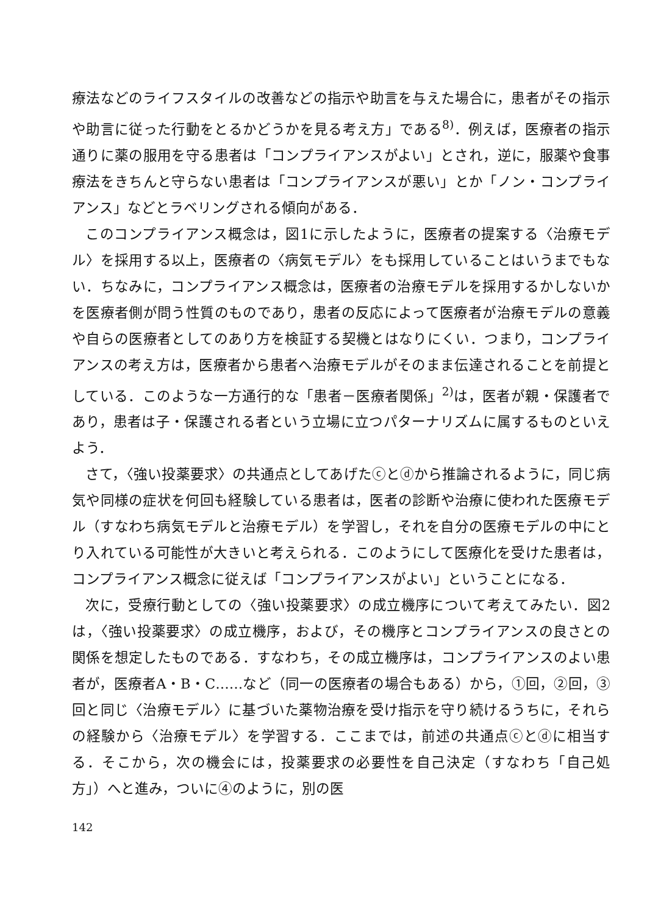療法などのライフスタイルの改善などの指示や助言を与えた場合に，患者がその指示や助言に従った行動をとるかどうかを見る考え方」である<sup>8)</sup>．例えば，医療者の指示通りに薬の服用を守る患者は「コンプライアンスがよい」とされ，逆に，服薬や食事療法をきちんと守らない患者は「コンプライアンスが悪い」とか「ノン・コンプライアンス」などとラベリングされる傾向がある．
このコンプライアンス概念は，図1に示したように，医療者の提案する〈治療モデル〉を採用する以上，医療者の〈病気モデル〉をも採用していることはいうまでもない．ちなみに，コンプライアンス概念は，医療者の治療モデルを採用するかしないかを医療者側が問う性質のものであり，患者の反応によって医療者が治療モデルの意義や自らの医療者としてのあり方を検証する契機とはなりにくい．つまり，コンプライアンスの考え方は，医療者から患者へ治療モデルがそのまま伝達されることを前提としている．このような一方通行的な「患者－医療者関係」<sup>2)</sup>は，医者が親・保護者であり，患者は子・保護される者という立場に立つパターナリズムに属するものといえよう．
さて，〈強い投薬要求〉の共通点としてあげたⓒとⓓから推論されるように，同じ病気や同様の症状を何回も経験している患者は，医者の診断や治療に使われた医療モデル（すなわち病気モデルと治療モデル）を学習し，それを自分の医療モデルの中にとり入れている可能性が大きいと考えられる．このようにして医療化を受けた患者は，コンプライアンス概念に従えば「コンプライアンスがよい」ということになる．
次に，受療行動としての〈強い投薬要求〉の成立機序について考えてみたい．図2は，〈強い投薬要求〉の成立機序，および，その機序とコンプライアンスの良さとの関係を想定したものである．すなわち，その成立機序は，コンプライアンスのよい患者が，医療者A・B・C……など（同一の医療者の場合もある）から，①回，②回，③回と同じ〈治療モデル〉に基づいた薬物治療を受け指示を守り続けるうちに，それらの経験から〈治療モデル〉を学習する．ここまでは，前述の共通点ⓒとⓓに相当する．そこから，次の機会には，投薬要求の必要性を自己決定（すなわち「自己処方」）へと進み，ついに④のように，別の医
142